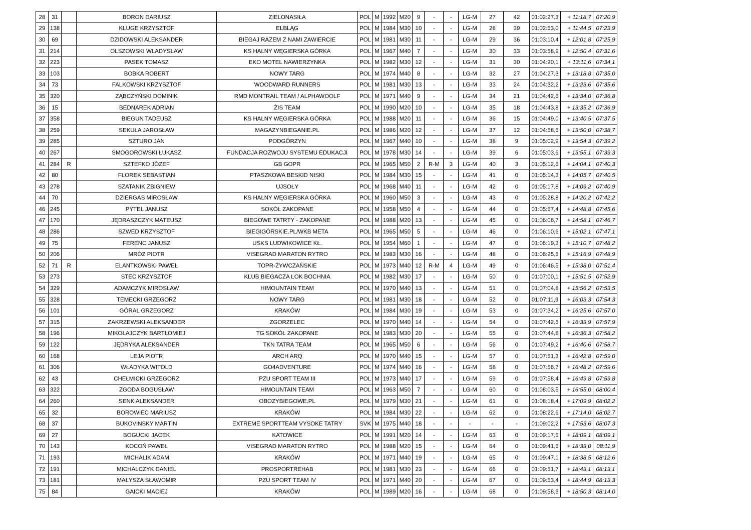| 28 | 31 | | BORON DARIUSZ | ZIELONASIŁA | POL | M | 1992 | M20 | 9 | - | - | LG-M | 27 | 42 | 01:02:27,3 | + 11:18,7 | 07:20,9 |
| 29 | 138 | | KLUGE KRZYSZTOF | ELBLĄG | POL | M | 1984 | M30 | 10 | - | - | LG-M | 28 | 39 | 01:02:53,0 | + 11:44,5 | 07:23,9 |
| 30 | 69 | | DZIDOWSKI ALEKSANDER | BIEGAJ RAZEM Z NAMI ZAWIERCIE | POL | M | 1981 | M30 | 11 | - | - | LG-M | 29 | 36 | 01:03:10,4 | + 12:01,8 | 07:25,9 |
| 31 | 214 | | OLSZOWSKI WŁADYSŁAW | KS HALNY WĘGIERSKA GÓRKA | POL | M | 1967 | M40 | 7 | - | - | LG-M | 30 | 33 | 01:03:58,9 | + 12:50,4 | 07:31,6 |
| 32 | 223 | | PASEK TOMASZ | EKO MOTEL NAWIERZYNKA | POL | M | 1982 | M30 | 12 | - | - | LG-M | 31 | 30 | 01:04:20,1 | + 13:11,6 | 07:34,1 |
| 33 | 103 | | BOBKA ROBERT | NOWY TARG | POL | M | 1974 | M40 | 8 | - | - | LG-M | 32 | 27 | 01:04:27,3 | + 13:18,8 | 07:35,0 |
| 34 | 73 | | FALKOWSKI KRZYSZTOF | WOODWARD RUNNERS | POL | M | 1981 | M30 | 13 | - | - | LG-M | 33 | 24 | 01:04:32,2 | + 13:23,6 | 07:35,6 |
| 35 | 320 | | ZĄBCZYŃSKI DOMINIK | RMD MONTRAIL TEAM / ALPHAWOOLF | POL | M | 1971 | M40 | 9 | - | - | LG-M | 34 | 21 | 01:04:42,6 | + 13:34,0 | 07:36,8 |
| 36 | 15 | | BEDNAREK ADRIAN | ŻIS TEAM | POL | M | 1990 | M20 | 10 | - | - | LG-M | 35 | 18 | 01:04:43,8 | + 13:35,2 | 07:36,9 |
| 37 | 358 | | BIEGUN TADEUSZ | KS HALNY WĘGIERSKA GÓRKA | POL | M | 1988 | M20 | 11 | - | - | LG-M | 36 | 15 | 01:04:49,0 | + 13:40,5 | 07:37,5 |
| 38 | 259 | | SEKUŁA JAROSŁAW | MAGAZYNBIEGANIE.PL | POL | M | 1986 | M20 | 12 | - | - | LG-M | 37 | 12 | 01:04:58,6 | + 13:50,0 | 07:38,7 |
| 39 | 285 | | SZTURO JAN | PODGÓRZYN | POL | M | 1967 | M40 | 10 | - | - | LG-M | 38 | 9 | 01:05:02,9 | + 13:54,3 | 07:39,2 |
| 40 | 267 | | SMOGOROWSKI ŁUKASZ | FUNDACJA ROZWOJU SYSTEMU EDUKACJI | POL | M | 1978 | M30 | 14 | - | - | LG-M | 39 | 6 | 01:05:03,6 | + 13:55,1 | 07:39,3 |
| 41 | 284 | R | SZTEFKO JÓZEF | GB GOPR | POL | M | 1965 | M50 | 2 | R-M | 3 | LG-M | 40 | 3 | 01:05:12,6 | + 14:04,1 | 07:40,3 |
| 42 | 80 | | FLOREK SEBASTIAN | PTASZKOWA BESKID NISKI | POL | M | 1984 | M30 | 15 | - | - | LG-M | 41 | 0 | 01:05:14,3 | + 14:05,7 | 07:40,5 |
| 43 | 278 | | SZATANIK ZBIGNIEW | UJSOŁY | POL | M | 1968 | M40 | 11 | - | - | LG-M | 42 | 0 | 01:05:17,8 | + 14:09,2 | 07:40,9 |
| 44 | 70 | | DZIERGAS MIROSŁAW | KS HALNY WĘGIERSKA GÓRKA | POL | M | 1960 | M50 | 3 | - | - | LG-M | 43 | 0 | 01:05:28,8 | + 14:20,2 | 07:42,2 |
| 46 | 245 | | PYTEL JANUSZ | SOKÓŁ ZAKOPANE | POL | M | 1958 | M50 | 4 | - | - | LG-M | 44 | 0 | 01:05:57,4 | + 14:48,8 | 07:45,6 |
| 47 | 170 | | JĘDRASZCZYK MATEUSZ | BIEGOWE TATRTY - ZAKOPANE | POL | M | 1988 | M20 | 13 | - | - | LG-M | 45 | 0 | 01:06:06,7 | + 14:58,1 | 07:46,7 |
| 48 | 286 | | SZWED KRZYSZTOF | BIEGIGÓRSKIE.PL/WKB META | POL | M | 1965 | M50 | 5 | - | - | LG-M | 46 | 0 | 01:06:10,6 | + 15:02,1 | 07:47,1 |
| 49 | 75 | | FERENC JANUSZ | USKS LUDWIKOWICE KŁ. | POL | M | 1954 | M60 | 1 | - | - | LG-M | 47 | 0 | 01:06:19,3 | + 15:10,7 | 07:48,2 |
| 50 | 206 | | MRÓZ PIOTR | VISEGRAD MARATON RYTRO | POL | M | 1983 | M30 | 16 | - | - | LG-M | 48 | 0 | 01:06:25,5 | + 15:16,9 | 07:48,9 |
| 52 | 71 | R | ELANTKOWSKI PAWEŁ | TOPR-ŻYWCZAŃSKIE | POL | M | 1973 | M40 | 12 | R-M | 4 | LG-M | 49 | 0 | 01:06:46,5 | + 15:38,0 | 07:51,4 |
| 53 | 273 | | STEC KRZYSZTOF | KLUB BIEGACZA LOK BOCHNIA | POL | M | 1982 | M30 | 17 | - | - | LG-M | 50 | 0 | 01:07:00,1 | + 15:51,5 | 07:52,9 |
| 54 | 329 | | ADAMCZYK MIROSŁAW | HIMOUNTAIN TEAM | POL | M | 1970 | M40 | 13 | - | - | LG-M | 51 | 0 | 01:07:04,8 | + 15:56,2 | 07:53,5 |
| 55 | 328 | | TEMECKI GRZEGORZ | NOWY TARG | POL | M | 1981 | M30 | 18 | - | - | LG-M | 52 | 0 | 01:07:11,9 | + 16:03,3 | 07:54,3 |
| 56 | 101 | | GÓRAL GRZEGORZ | KRAKÓW | POL | M | 1984 | M30 | 19 | - | - | LG-M | 53 | 0 | 01:07:34,2 | + 16:25,6 | 07:57,0 |
| 57 | 315 | | ZAKRZEWSKI ALEKSANDER | ZGORZELEC | POL | M | 1970 | M40 | 14 | - | - | LG-M | 54 | 0 | 01:07:42,5 | + 16:33,9 | 07:57,9 |
| 58 | 196 | | MIKOŁAJCZYK BARTŁOMIEJ | TG SOKÓŁ ZAKOPANE | POL | M | 1983 | M30 | 20 | - | - | LG-M | 55 | 0 | 01:07:44,8 | + 16:36,3 | 07:58,2 |
| 59 | 122 | | JĘDRYKA ALEKSANDER | TKN TATRA TEAM | POL | M | 1965 | M50 | 6 | - | - | LG-M | 56 | 0 | 01:07:49,2 | + 16:40,6 | 07:58,7 |
| 60 | 168 | | LEJA PIOTR | ARCH ARQ | POL | M | 1970 | M40 | 15 | - | - | LG-M | 57 | 0 | 01:07:51,3 | + 16:42,8 | 07:59,0 |
| 61 | 306 | | WŁADYKA WITOLD | GO4ADVENTURE | POL | M | 1974 | M40 | 16 | - | - | LG-M | 58 | 0 | 01:07:56,7 | + 16:48,2 | 07:59,6 |
| 62 | 43 | | CHEŁMICKI GRZEGORZ | PZU SPORT TEAM III | POL | M | 1973 | M40 | 17 | - | - | LG-M | 59 | 0 | 01:07:58,4 | + 16:49,8 | 07:59,8 |
| 63 | 322 | | ZGODA BOGUSŁAW | HIMOUNTAIN TEAM | POL | M | 1963 | M50 | 7 | - | - | LG-M | 60 | 0 | 01:08:03,5 | + 16:55,0 | 08:00,4 |
| 64 | 260 | | SENK ALEKSANDER | OBOZYBIEGOWE.PL | POL | M | 1979 | M30 | 21 | - | - | LG-M | 61 | 0 | 01:08:18,4 | + 17:09,9 | 08:02,2 |
| 65 | 32 | | BOROWIEC MARIUSZ | KRAKÓW | POL | M | 1984 | M30 | 22 | - | - | LG-M | 62 | 0 | 01:08:22,6 | + 17:14,0 | 08:02,7 |
| 68 | 37 | | BUKOVINSKY MARTIN | EXTREME SPORTTEAM VYSOKE TATRY | SVK | M | 1975 | M40 | 18 | - | - | - | - | - | 01:09:02,2 | + 17:53,6 | 08:07,3 |
| 69 | 27 | | BOGUCKI JACEK | KATOWICE | POL | M | 1991 | M20 | 14 | - | - | LG-M | 63 | 0 | 01:09:17,6 | + 18:09,1 | 08:09,1 |
| 70 | 143 | | KOCOŃ PAWEŁ | VISEGRAD MARATON RYTRO | POL | M | 1988 | M20 | 15 | - | - | LG-M | 64 | 0 | 01:09:41,6 | + 18:33,0 | 08:11,9 |
| 71 | 193 | | MICHALIK ADAM | KRAKÓW | POL | M | 1971 | M40 | 19 | - | - | LG-M | 65 | 0 | 01:09:47,1 | + 18:38,5 | 08:12,6 |
| 72 | 191 | | MICHALCZYK DANIEL | PROSPORTREHAB | POL | M | 1981 | M30 | 23 | - | - | LG-M | 66 | 0 | 01:09:51,7 | + 18:43,1 | 08:13,1 |
| 73 | 181 | | MAŁYSZA SŁAWOMIR | PZU SPORT TEAM IV | POL | M | 1971 | M40 | 20 | - | - | LG-M | 67 | 0 | 01:09:53,4 | + 18:44,9 | 08:13,3 |
| 75 | 84 | | GAICKI MACIEJ | KRAKÓW | POL | M | 1989 | M20 | 16 | - | - | LG-M | 68 | 0 | 01:09:58,9 | + 18:50,3 | 08:14,0 |